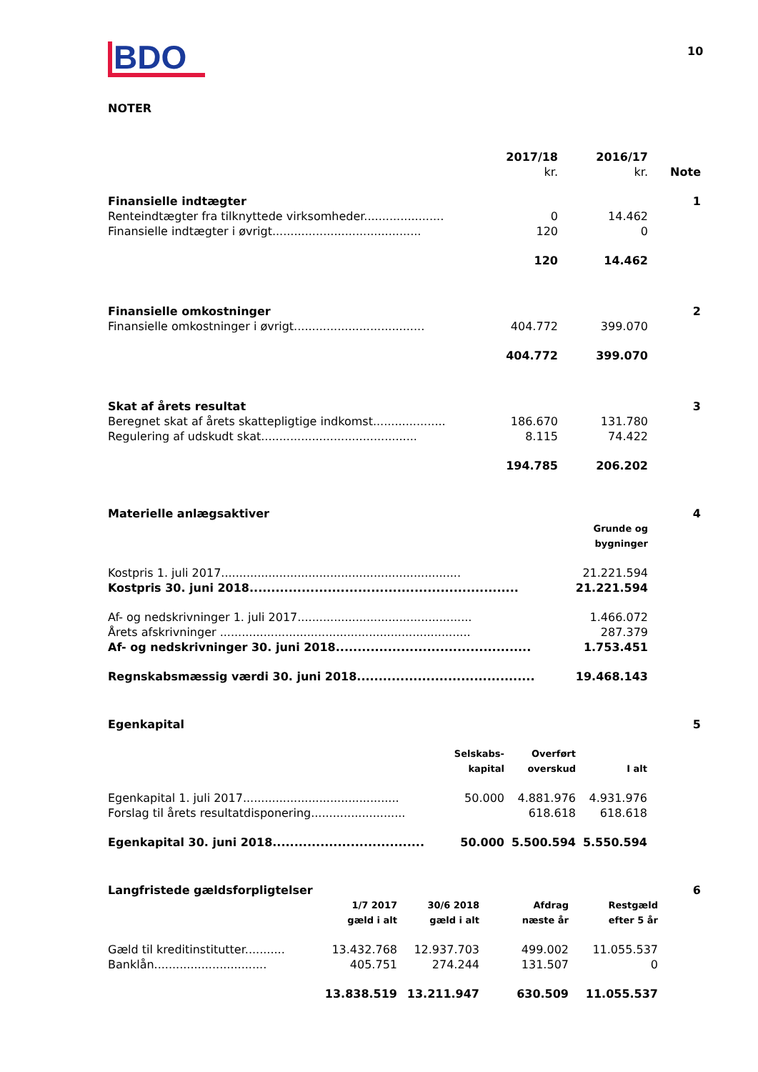BDO 10
NOTER
| | 2017/18 kr. | 2016/17 kr. | Note |
| --- | --- | --- | --- |
| Finansielle indtægter | | | 1 |
| Renteindtægter fra tilknyttede virksomheder...................... | 0 | 14.462 | |
| Finansielle indtægter i øvrigt......................................... | 120 | 0 | |
| | 120 | 14.462 | |
| Finansielle omkostninger | | | 2 |
| Finansielle omkostninger i øvrigt.................................... | 404.772 | 399.070 | |
| | 404.772 | 399.070 | |
| Skat af årets resultat | | | 3 |
| Beregnet skat af årets skattepligtige indkomst.................... | 186.670 | 131.780 | |
| Regulering af udskudt skat........................................... | 8.115 | 74.422 | |
| | 194.785 | 206.202 | |
| Materielle anlægsaktiver | | 4 |
| | Grunde og bygninger | |
| Kostpris 1. juli 2017.................................................................. | 21.221.594 | |
| Kostpris 30. juni 2018.............................................................. | 21.221.594 | |
| Af- og nedskrivninger 1. juli 2017................................................ | 1.466.072 | |
| Årets afskrivninger ..................................................................... | 287.379 | |
| Af- og nedskrivninger 30. juni 2018............................................. | 1.753.451 | |
| Regnskabsmæssig værdi 30. juni 2018......................................... | 19.468.143 | |
| Egenkapital | | | | 5 |
| | Selskabs- kapital | Overført overskud | I alt | |
| Egenkapital 1. juli 2017........................................... | 50.000 | 4.881.976 | 4.931.976 | |
| Forslag til årets resultatdisponering.......................... | | 618.618 | 618.618 | |
| Egenkapital 30. juni 2018................................... | 50.000 | 5.500.594 | 5.550.594 | |
| Langfristede gældsforpligtelser | | | | | 6 |
| | 1/7 2017 gæld i alt | 30/6 2018 gæld i alt | Afdrag næste år | Restgæld efter 5 år | |
| Gæld til kreditinstitutter........... | 13.432.768 | 12.937.703 | 499.002 | 11.055.537 | |
| Banklån............................... | 405.751 | 274.244 | 131.507 | 0 | |
| | 13.838.519 | 13.211.947 | 630.509 | 11.055.537 | |